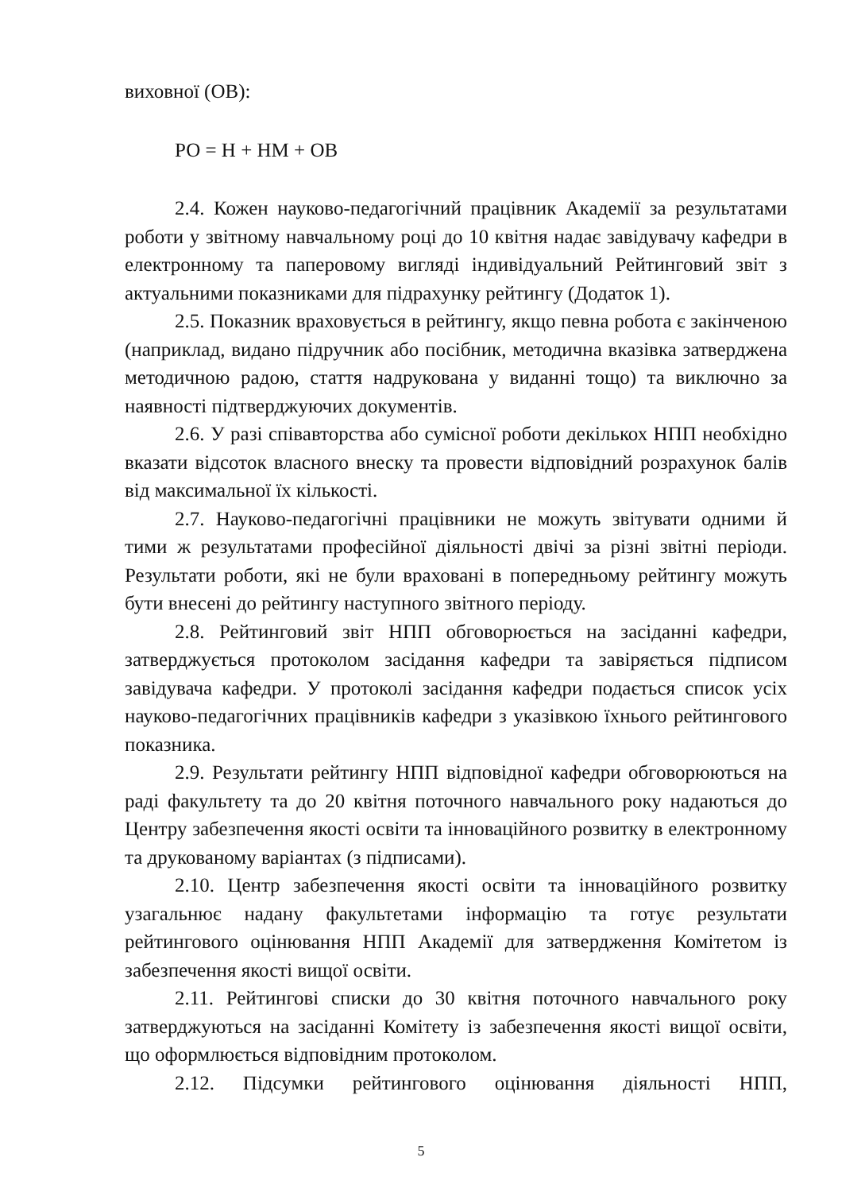виховної (ОВ):
РО = Н + НМ + ОВ
2.4. Кожен науково-педагогічний працівник Академії за результатами роботи у звітному навчальному році до 10 квітня надає завідувачу кафедри в електронному та паперовому вигляді індивідуальний Рейтинговий звіт з актуальними показниками для підрахунку рейтингу (Додаток 1).
2.5. Показник враховується в рейтингу, якщо певна робота є закінченою (наприклад, видано підручник або посібник, методична вказівка затверджена методичною радою, стаття надрукована у виданні тощо) та виключно за наявності підтверджуючих документів.
2.6. У разі співавторства або сумісної роботи декількох НПП необхідно вказати відсоток власного внеску та провести відповідний розрахунок балів від максимальної їх кількості.
2.7. Науково-педагогічні працівники не можуть звітувати одними й тими ж результатами професійної діяльності двічі за різні звітні періоди. Результати роботи, які не були враховані в попередньому рейтингу можуть бути внесені до рейтингу наступного звітного періоду.
2.8. Рейтинговий звіт НПП обговорюється на засіданні кафедри, затверджується протоколом засідання кафедри та завіряється підписом завідувача кафедри. У протоколі засідання кафедри подається список усіх науково-педагогічних працівників кафедри з указівкою їхнього рейтингового показника.
2.9. Результати рейтингу НПП відповідної кафедри обговорюються на раді факультету та до 20 квітня поточного навчального року надаються до Центру забезпечення якості освіти та інноваційного розвитку в електронному та друкованому варіантах (з підписами).
2.10. Центр забезпечення якості освіти та інноваційного розвитку узагальнює надану факультетами інформацію та готує результати рейтингового оцінювання НПП Академії для затвердження Комітетом із забезпечення якості вищої освіти.
2.11. Рейтингові списки до 30 квітня поточного навчального року затверджуються на засіданні Комітету із забезпечення якості вищої освіти, що оформлюється відповідним протоколом.
2.12. Підсумки рейтингового оцінювання діяльності НПП,
5